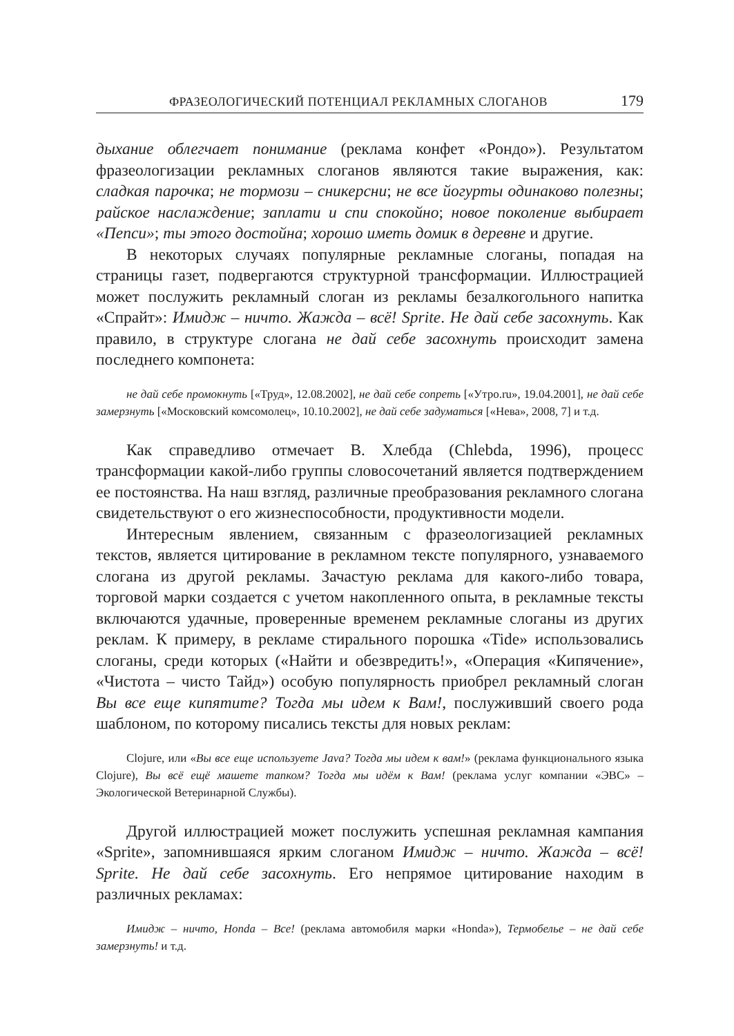ФРАЗЕОЛОГИЧЕСКИЙ ПОТЕНЦИАЛ РЕКЛАМНЫХ СЛОГАНОВ 179
дыхание облегчает понимание (реклама конфет «Рондо»). Результатом фразеологизации рекламных слоганов являются такие выражения, как: сладкая парочка; не тормози – сникерсни; не все йогурты одинаково полезны; райское наслаждение; заплати и спи спокойно; новое поколение выбирает «Пепси»; ты этого достойна; хорошо иметь домик в деревне и другие.
В некоторых случаях популярные рекламные слоганы, попадая на страницы газет, подвергаются структурной трансформации. Иллюстрацией может послужить рекламный слоган из рекламы безалкогольного напитка «Спрайт»: Имидж – ничто. Жажда – всё! Sprite. Не дай себе засохнуть. Как правило, в структуре слогана не дай себе засохнуть происходит замена последнего компонета:
не дай себе промокнуть [«Труд», 12.08.2002], не дай себе сопреть [«Утро.ru», 19.04.2001], не дай себе замерзнуть [«Московский комсомолец», 10.10.2002], не дай себе задуматься [«Нева», 2008, 7] и т.д.
Как справедливо отмечает В. Хлебда (Chlebda, 1996), процесс трансформации какой-либо группы словосочетаний является подтверждением ее постоянства. На наш взгляд, различные преобразования рекламного слогана свидетельствуют о его жизнеспособности, продуктивности модели.
Интересным явлением, связанным с фразеологизацией рекламных текстов, является цитирование в рекламном тексте популярного, узнаваемого слогана из другой рекламы. Зачастую реклама для какого-либо товара, торговой марки создается с учетом накопленного опыта, в рекламные тексты включаются удачные, проверенные временем рекламные слоганы из других реклам. К примеру, в рекламе стирального порошка «Tide» использовались слоганы, среди которых («Найти и обезвредить!», «Операция «Кипячение», «Чистота – чисто Тайд») особую популярность приобрел рекламный слоган Вы все еще кипятите? Тогда мы идем к Вам!, послуживший своего рода шаблоном, по которому писались тексты для новых реклам:
Clojure, или «Вы все еще используете Java? Тогда мы идем к вам!» (реклама функционального языка Clojure), Вы всё ещё машете тапком? Тогда мы идём к Вам! (реклама услуг компании «ЭВС» – Экологической Ветеринарной Службы).
Другой иллюстрацией может послужить успешная рекламная кампания «Sprite», запомнившаяся ярким слоганом Имидж – ничто. Жажда – всё! Sprite. Не дай себе засохнуть. Его непрямое цитирование находим в различных рекламах:
Имидж – ничто, Honda – Все! (реклама автомобиля марки «Honda»), Термобелье – не дай себе замерзнуть! и т.д.